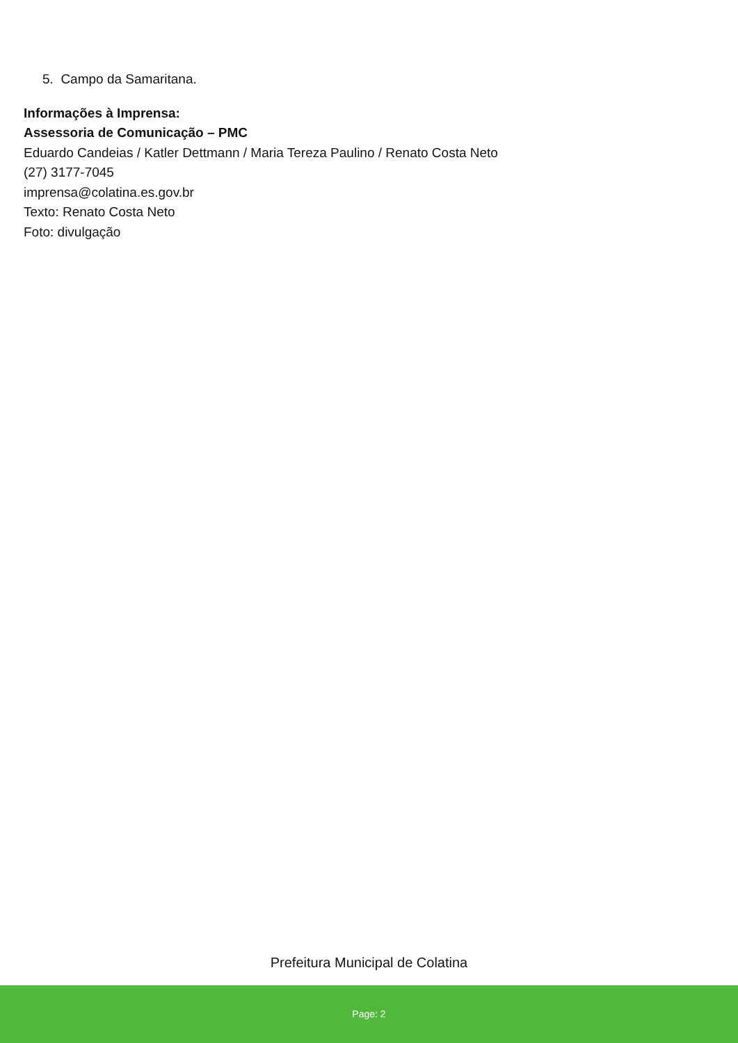5. Campo da Samaritana.
Informações à Imprensa:
Assessoria de Comunicação – PMC
Eduardo Candeias / Katler Dettmann / Maria Tereza Paulino / Renato Costa Neto
(27) 3177-7045
imprensa@colatina.es.gov.br
Texto: Renato Costa Neto
Foto: divulgação
Prefeitura Municipal de Colatina
Page: 2